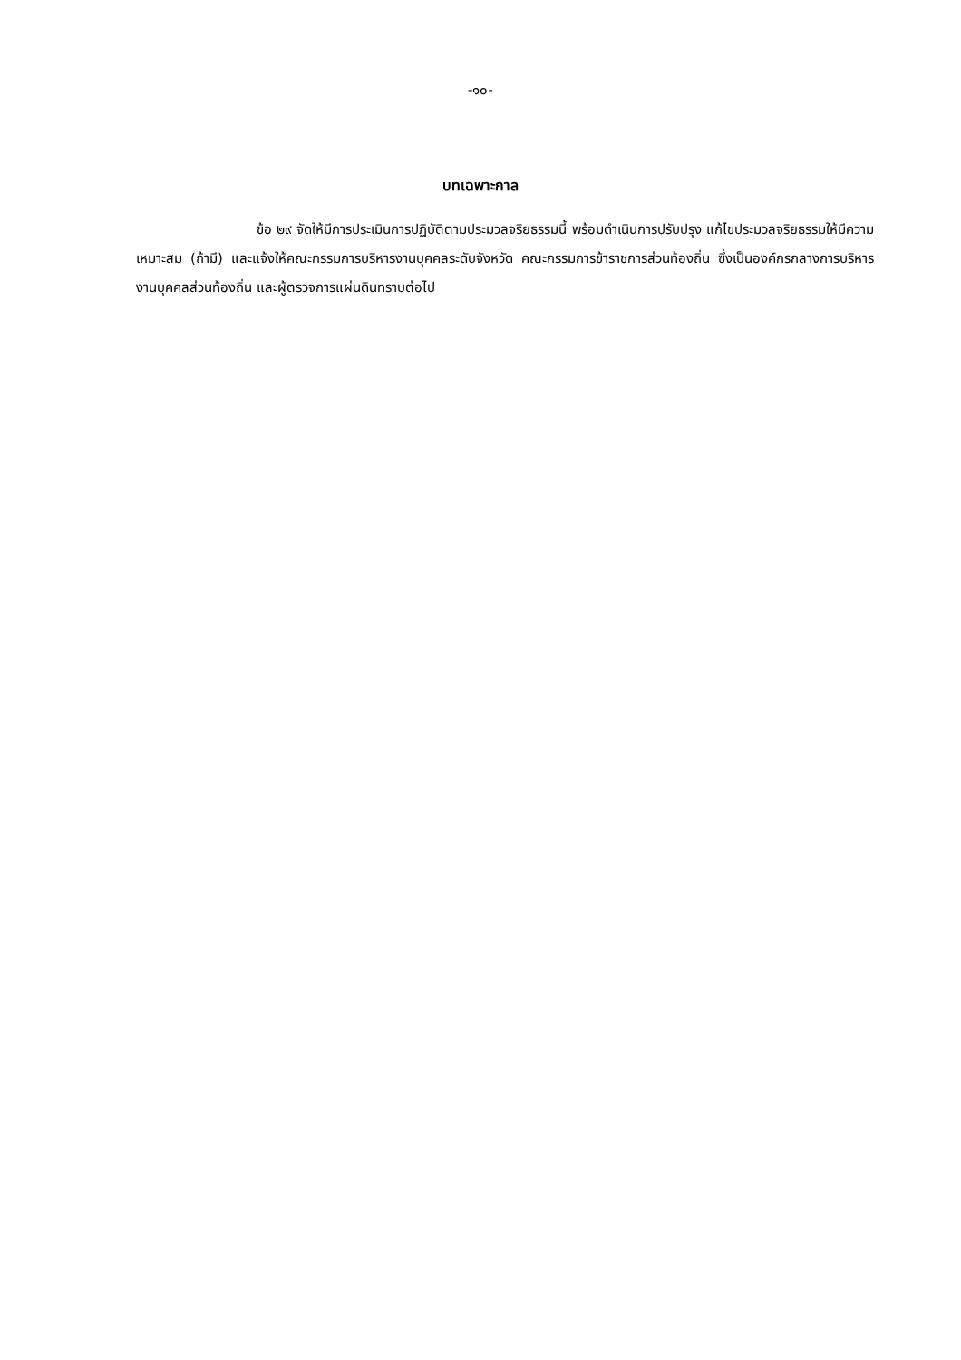-๑๐-
บทเฉพาะกาล
ข้อ ๒๙ จัดให้มีการประเมินการปฏิบัติตามประมวลจริยธรรมนี้ พร้อมดำเนินการปรับปรุง แก้ไขประมวลจริยธรรมให้มีความเหมาะสม (ถ้ามี) และแจ้งให้คณะกรรมการบริหารงานบุคคลระดับจังหวัด คณะกรรมการข้าราชการส่วนท้องถิ่น ซึ่งเป็นองค์กรกลางการบริหารงานบุคคลส่วนท้องถิ่น และผู้ตรวจการแผ่นดินทราบต่อไป